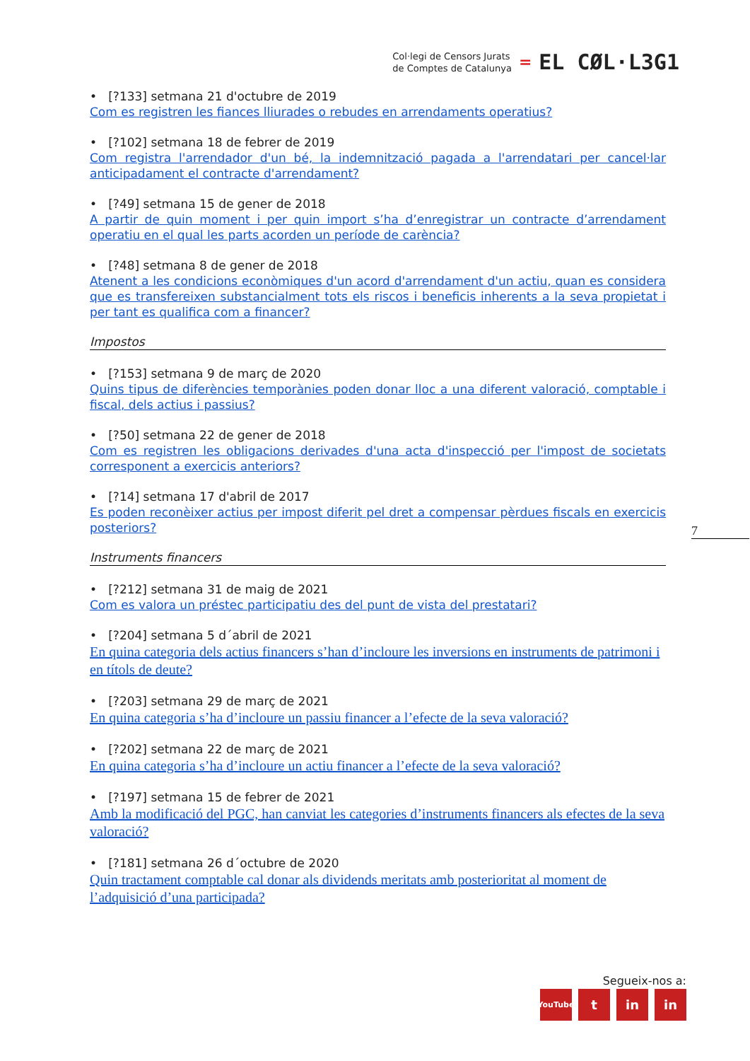Col·legi de Censors Jurats
de Comptes de Catalunya
=
EL CØL·L3G1
• [?133] setmana 21 d'octubre de 2019
Com es registren les fiances lliurades o rebudes en arrendaments operatius?
• [?102] setmana 18 de febrer de 2019
Com registra l'arrendador d'un bé, la indemnització pagada a l'arrendatari per cancel·lar anticipadament el contracte d'arrendament?
• [?49] setmana 15 de gener de 2018
A partir de quin moment i per quin import s’ha d’enregistrar un contracte d’arrendament operatiu en el qual les parts acorden un període de carència?
• [?48] setmana 8 de gener de 2018
Atenent a les condicions econòmiques d'un acord d'arrendament d'un actiu, quan es considera que es transfereixen substancialment tots els riscos i beneficis inherents a la seva propietat i per tant es qualifica com a financer?
Impostos
• [?153] setmana 9 de març de 2020
Quins tipus de diferències temporànies poden donar lloc a una diferent valoració, comptable i fiscal, dels actius i passius?
• [?50] setmana 22 de gener de 2018
Com es registren les obligacions derivades d'una acta d'inspecció per l'impost de societats corresponent a exercicis anteriors?
• [?14] setmana 17 d'abril de 2017
Es poden reconèixer actius per impost diferit pel dret a compensar pèrdues fiscals en exercicis posteriors?
Instruments financers
• [?212] setmana 31 de maig de 2021
Com es valora un préstec participatiu des del punt de vista del prestatari?
• [?204] setmana 5 d´abril de 2021
En quina categoria dels actius financers s’han d’incloure les inversions en instruments de patrimoni i en títols de deute?
• [?203] setmana 29 de març de 2021
En quina categoria s’ha d’incloure un passiu financer a l’efecte de la seva valoració?
• [?202] setmana 22 de març de 2021
En quina categoria s’ha d’incloure un actiu financer a l’efecte de la seva valoració?
• [?197] setmana 15 de febrer de 2021
Amb la modificació del PGC, han canviat les categories d’instruments financers als efectes de la seva valoració?
• [?181] setmana 26 d´octubre de 2020
Quin tractament comptable cal donar als dividends meritats amb posterioritat al moment de l’adquisició d’una participada?
7
Segueix-nos a:
YouTube t in in